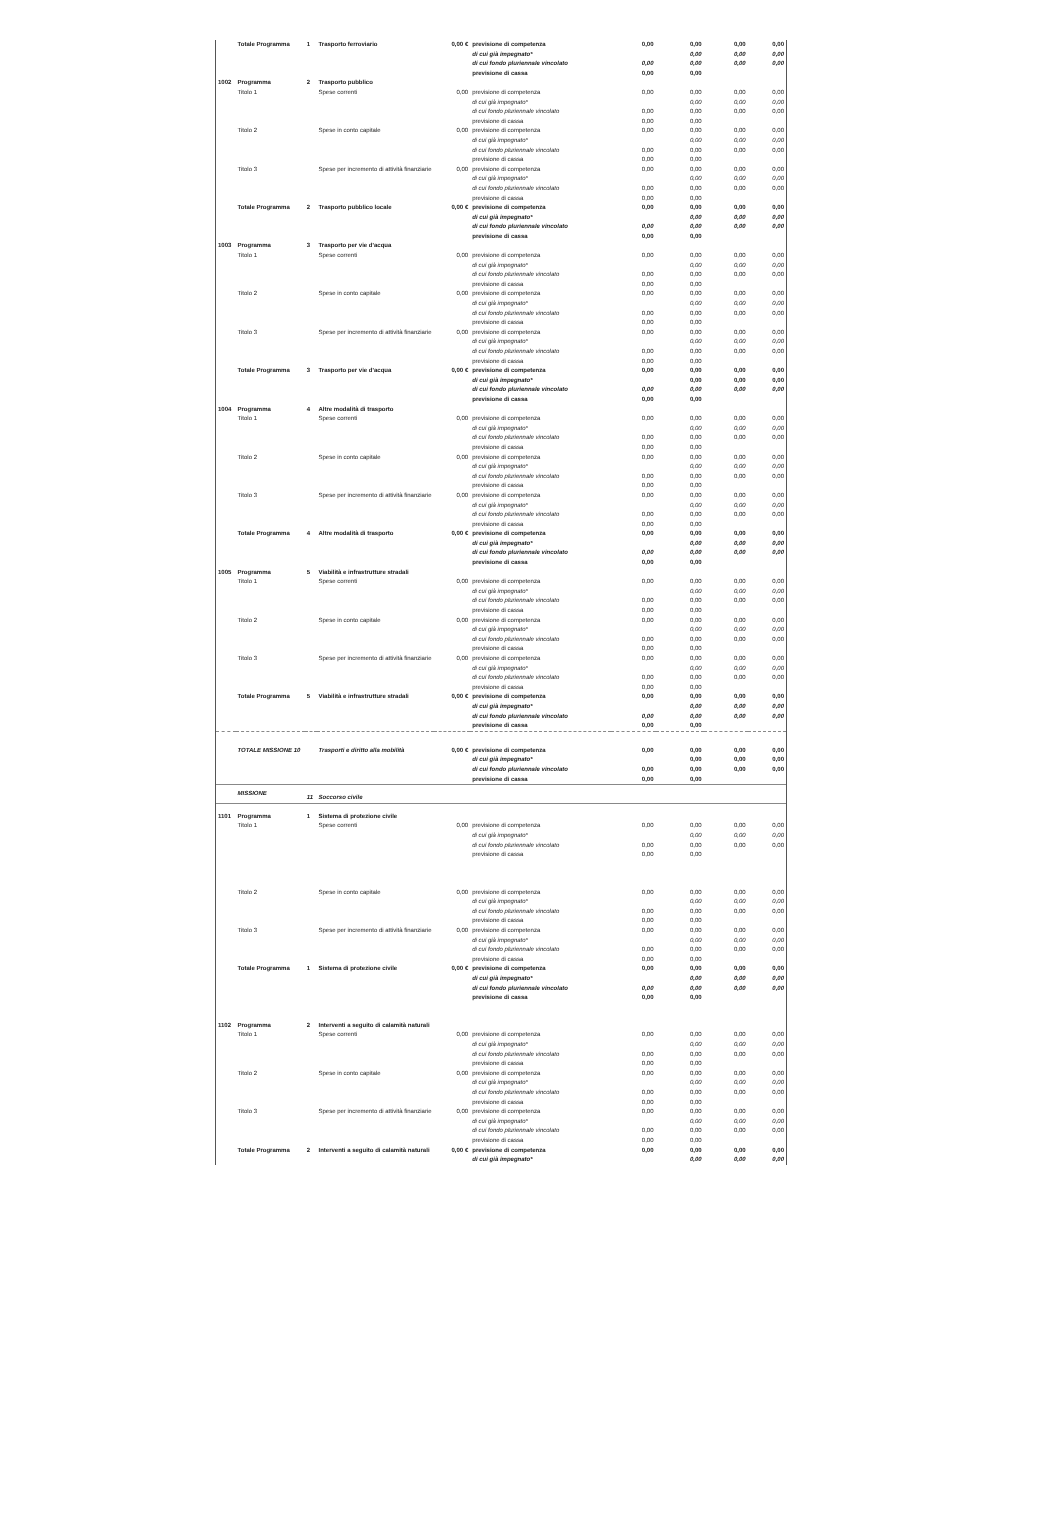| | Totale Programma | 1 | Trasporto ferroviario | 0,00 € | previsione di competenza | 0,00 | 0,00 | 0,00 | 0,00 |
| | | | | | di cui già impegnato* | | 0,00 | 0,00 | 0,00 |
| | | | | | di cui fondo pluriennale vincolato | 0,00 | 0,00 | 0,00 | 0,00 |
| | | | | | previsione di cassa | 0,00 | 0,00 | | |
| 1002 | Programma | 2 | Trasporto pubblico | | | | | | |
| | Titolo 1 | | Spese correnti | 0,00 | previsione di competenza | 0,00 | 0,00 | 0,00 | 0,00 |
| | | | | | di cui già impegnato* | | 0,00 | 0,00 | 0,00 |
| | | | | | di cui fondo pluriennale vincolato | 0,00 | 0,00 | 0,00 | 0,00 |
| | | | | | previsione di cassa | 0,00 | 0,00 | | |
| | Titolo 2 | | Spese in conto capitale | 0,00 | previsione di competenza | 0,00 | 0,00 | 0,00 | 0,00 |
| | | | | | di cui già impegnato* | | 0,00 | 0,00 | 0,00 |
| | | | | | di cui fondo pluriennale vincolato | 0,00 | 0,00 | 0,00 | 0,00 |
| | | | | | previsione di cassa | 0,00 | 0,00 | | |
| | Titolo 3 | | Spese per incremento di attività finanziarie | 0,00 | previsione di competenza | 0,00 | 0,00 | 0,00 | 0,00 |
| | | | | | di cui già impegnato* | | 0,00 | 0,00 | 0,00 |
| | | | | | di cui fondo pluriennale vincolato | 0,00 | 0,00 | 0,00 | 0,00 |
| | | | | | previsione di cassa | 0,00 | 0,00 | | |
| | Totale Programma | 2 | Trasporto pubblico locale | 0,00 € | previsione di competenza | 0,00 | 0,00 | 0,00 | 0,00 |
| | | | | | di cui già impegnato* | | 0,00 | 0,00 | 0,00 |
| | | | | | di cui fondo pluriennale vincolato | 0,00 | 0,00 | 0,00 | 0,00 |
| | | | | | previsione di cassa | 0,00 | 0,00 | | |
| 1003 | Programma | 3 | Trasporto per vie d'acqua | | | | | | |
| | Titolo 1 | | Spese correnti | 0,00 | previsione di competenza | 0,00 | 0,00 | 0,00 | 0,00 |
| | | | | | di cui già impegnato* | | 0,00 | 0,00 | 0,00 |
| | | | | | di cui fondo pluriennale vincolato | 0,00 | 0,00 | 0,00 | 0,00 |
| | | | | | previsione di cassa | 0,00 | 0,00 | | |
| | Titolo 2 | | Spese in conto capitale | 0,00 | previsione di competenza | 0,00 | 0,00 | 0,00 | 0,00 |
| | | | | | di cui già impegnato* | | 0,00 | 0,00 | 0,00 |
| | | | | | di cui fondo pluriennale vincolato | 0,00 | 0,00 | 0,00 | 0,00 |
| | | | | | previsione di cassa | 0,00 | 0,00 | | |
| | Titolo 3 | | Spese per incremento di attività finanziarie | 0,00 | previsione di competenza | 0,00 | 0,00 | 0,00 | 0,00 |
| | | | | | di cui già impegnato* | | 0,00 | 0,00 | 0,00 |
| | | | | | di cui fondo pluriennale vincolato | 0,00 | 0,00 | 0,00 | 0,00 |
| | | | | | previsione di cassa | 0,00 | 0,00 | | |
| | Totale Programma | 3 | Trasporto per vie d'acqua | 0,00 € | previsione di competenza | 0,00 | 0,00 | 0,00 | 0,00 |
| | | | | | di cui già impegnato* | | 0,00 | 0,00 | 0,00 |
| | | | | | di cui fondo pluriennale vincolato | 0,00 | 0,00 | 0,00 | 0,00 |
| | | | | | previsione di cassa | 0,00 | 0,00 | | |
| 1004 | Programma | 4 | Altre modalità di trasporto | | | | | | |
| | Titolo 1 | | Spese correnti | 0,00 | previsione di competenza | 0,00 | 0,00 | 0,00 | 0,00 |
| | | | | | di cui già impegnato* | | 0,00 | 0,00 | 0,00 |
| | | | | | di cui fondo pluriennale vincolato | 0,00 | 0,00 | 0,00 | 0,00 |
| | | | | | previsione di cassa | 0,00 | 0,00 | | |
| | Titolo 2 | | Spese in conto capitale | 0,00 | previsione di competenza | 0,00 | 0,00 | 0,00 | 0,00 |
| | | | | | di cui già impegnato* | | 0,00 | 0,00 | 0,00 |
| | | | | | di cui fondo pluriennale vincolato | 0,00 | 0,00 | 0,00 | 0,00 |
| | | | | | previsione di cassa | 0,00 | 0,00 | | |
| | Titolo 3 | | Spese per incremento di attività finanziarie | 0,00 | previsione di competenza | 0,00 | 0,00 | 0,00 | 0,00 |
| | | | | | di cui già impegnato* | | 0,00 | 0,00 | 0,00 |
| | | | | | di cui fondo pluriennale vincolato | 0,00 | 0,00 | 0,00 | 0,00 |
| | | | | | previsione di cassa | 0,00 | 0,00 | | |
| | Totale Programma | 4 | Altre modalità di trasporto | 0,00 € | previsione di competenza | 0,00 | 0,00 | 0,00 | 0,00 |
| | | | | | di cui già impegnato* | | 0,00 | 0,00 | 0,00 |
| | | | | | di cui fondo pluriennale vincolato | 0,00 | 0,00 | 0,00 | 0,00 |
| | | | | | previsione di cassa | 0,00 | 0,00 | | |
| 1005 | Programma | 5 | Viabilità e infrastrutture stradali | | | | | | |
| | Titolo 1 | | Spese correnti | 0,00 | previsione di competenza | 0,00 | 0,00 | 0,00 | 0,00 |
| | | | | | di cui già impegnato* | | 0,00 | 0,00 | 0,00 |
| | | | | | di cui fondo pluriennale vincolato | 0,00 | 0,00 | 0,00 | 0,00 |
| | | | | | previsione di cassa | 0,00 | 0,00 | | |
| | Titolo 2 | | Spese in conto capitale | 0,00 | previsione di competenza | 0,00 | 0,00 | 0,00 | 0,00 |
| | | | | | di cui già impegnato* | | 0,00 | 0,00 | 0,00 |
| | | | | | di cui fondo pluriennale vincolato | 0,00 | 0,00 | 0,00 | 0,00 |
| | | | | | previsione di cassa | 0,00 | 0,00 | | |
| | Titolo 3 | | Spese per incremento di attività finanziarie | 0,00 | previsione di competenza | 0,00 | 0,00 | 0,00 | 0,00 |
| | | | | | di cui già impegnato* | | 0,00 | 0,00 | 0,00 |
| | | | | | di cui fondo pluriennale vincolato | 0,00 | 0,00 | 0,00 | 0,00 |
| | | | | | previsione di cassa | 0,00 | 0,00 | | |
| | Totale Programma | 5 | Viabilità e infrastrutture stradali | 0,00 € | previsione di competenza | 0,00 | 0,00 | 0,00 | 0,00 |
| | | | | | di cui già impegnato* | | 0,00 | 0,00 | 0,00 |
| | | | | | di cui fondo pluriennale vincolato | 0,00 | 0,00 | 0,00 | 0,00 |
| | | | | | previsione di cassa | 0,00 | 0,00 | | |
| | TOTALE MISSIONE 10 | | Trasporti e diritto alla mobilità | 0,00 € | previsione di competenza | 0,00 | 0,00 | 0,00 | 0,00 |
| | | | | | di cui già impegnato* | | 0,00 | 0,00 | 0,00 |
| | | | | | di cui fondo pluriennale vincolato | 0,00 | 0,00 | 0,00 | 0,00 |
| | | | | | previsione di cassa | 0,00 | 0,00 | | |
| | MISSIONE | 11 | Soccorso civile | | | | | | |
| 1101 | Programma | 1 | Sistema di protezione civile | | | | | | |
| | Titolo 1 | | Spese correnti | 0,00 | previsione di competenza | 0,00 | 0,00 | 0,00 | 0,00 |
| | | | | | di cui già impegnato* | | 0,00 | 0,00 | 0,00 |
| | | | | | di cui fondo pluriennale vincolato | 0,00 | 0,00 | 0,00 | 0,00 |
| | | | | | previsione di cassa | 0,00 | 0,00 | | |
| | Titolo 2 | | Spese in conto capitale | 0,00 | previsione di competenza | 0,00 | 0,00 | 0,00 | 0,00 |
| | | | | | di cui già impegnato* | | 0,00 | 0,00 | 0,00 |
| | | | | | di cui fondo pluriennale vincolato | 0,00 | 0,00 | 0,00 | 0,00 |
| | | | | | previsione di cassa | 0,00 | 0,00 | | |
| | Titolo 3 | | Spese per incremento di attività finanziarie | 0,00 | previsione di competenza | 0,00 | 0,00 | 0,00 | 0,00 |
| | | | | | di cui già impegnato* | | 0,00 | 0,00 | 0,00 |
| | | | | | di cui fondo pluriennale vincolato | 0,00 | 0,00 | 0,00 | 0,00 |
| | | | | | previsione di cassa | 0,00 | 0,00 | | |
| | Totale Programma | 1 | Sistema di protezione civile | 0,00 € | previsione di competenza | 0,00 | 0,00 | 0,00 | 0,00 |
| | | | | | di cui già impegnato* | | 0,00 | 0,00 | 0,00 |
| | | | | | di cui fondo pluriennale vincolato | 0,00 | 0,00 | 0,00 | 0,00 |
| | | | | | previsione di cassa | 0,00 | 0,00 | | |
| 1102 | Programma | 2 | Interventi a seguito di calamità naturali | | | | | | |
| | Titolo 1 | | Spese correnti | 0,00 | previsione di competenza | 0,00 | 0,00 | 0,00 | 0,00 |
| | | | | | di cui già impegnato* | | 0,00 | 0,00 | 0,00 |
| | | | | | di cui fondo pluriennale vincolato | 0,00 | 0,00 | 0,00 | 0,00 |
| | | | | | previsione di cassa | 0,00 | 0,00 | | |
| | Titolo 2 | | Spese in conto capitale | 0,00 | previsione di competenza | 0,00 | 0,00 | 0,00 | 0,00 |
| | | | | | di cui già impegnato* | | 0,00 | 0,00 | 0,00 |
| | | | | | di cui fondo pluriennale vincolato | 0,00 | 0,00 | 0,00 | 0,00 |
| | | | | | previsione di cassa | 0,00 | 0,00 | | |
| | Titolo 3 | | Spese per incremento di attività finanziarie | 0,00 | previsione di competenza | 0,00 | 0,00 | 0,00 | 0,00 |
| | | | | | di cui già impegnato* | | 0,00 | 0,00 | 0,00 |
| | | | | | di cui fondo pluriennale vincolato | 0,00 | 0,00 | 0,00 | 0,00 |
| | | | | | previsione di cassa | 0,00 | 0,00 | | |
| | Totale Programma | 2 | Interventi a seguito di calamità naturali | 0,00 € | previsione di competenza | 0,00 | 0,00 | 0,00 | 0,00 |
| | | | | | di cui già impegnato* | | 0,00 | 0,00 | 0,00 |